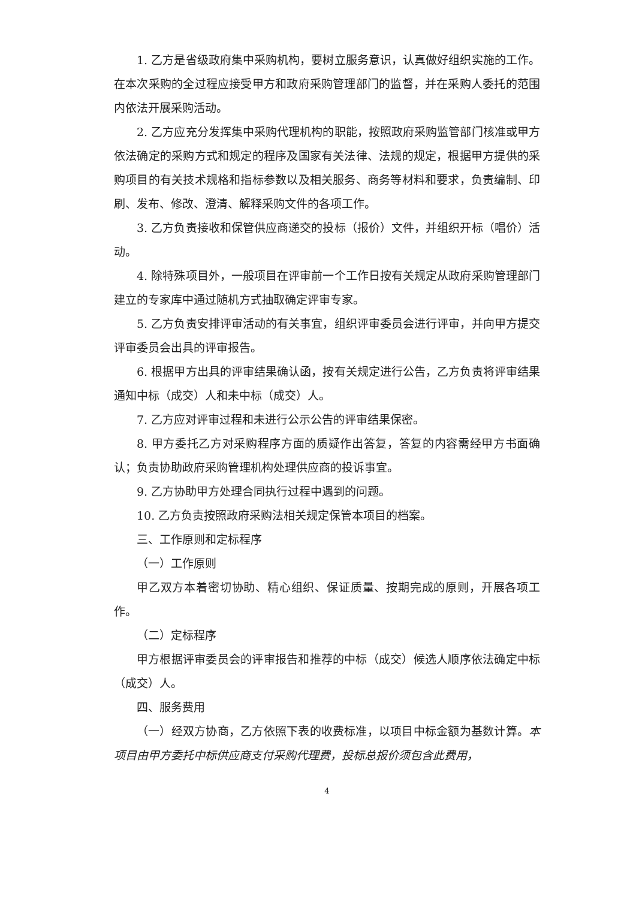1. 乙方是省级政府集中采购机构，要树立服务意识，认真做好组织实施的工作。在本次采购的全过程应接受甲方和政府采购管理部门的监督，并在采购人委托的范围内依法开展采购活动。
2. 乙方应充分发挥集中采购代理机构的职能，按照政府采购监管部门核准或甲方依法确定的采购方式和规定的程序及国家有关法律、法规的规定，根据甲方提供的采购项目的有关技术规格和指标参数以及相关服务、商务等材料和要求，负责编制、印刷、发布、修改、澄清、解释采购文件的各项工作。
3. 乙方负责接收和保管供应商递交的投标（报价）文件，并组织开标（唱价）活动。
4. 除特殊项目外，一般项目在评审前一个工作日按有关规定从政府采购管理部门建立的专家库中通过随机方式抽取确定评审专家。
5. 乙方负责安排评审活动的有关事宜，组织评审委员会进行评审，并向甲方提交评审委员会出具的评审报告。
6. 根据甲方出具的评审结果确认函，按有关规定进行公告，乙方负责将评审结果通知中标（成交）人和未中标（成交）人。
7. 乙方应对评审过程和未进行公示公告的评审结果保密。
8. 甲方委托乙方对采购程序方面的质疑作出答复，答复的内容需经甲方书面确认；负责协助政府采购管理机构处理供应商的投诉事宜。
9. 乙方协助甲方处理合同执行过程中遇到的问题。
10. 乙方负责按照政府采购法相关规定保管本项目的档案。
三、工作原则和定标程序
（一）工作原则
甲乙双方本着密切协助、精心组织、保证质量、按期完成的原则，开展各项工作。
（二）定标程序
甲方根据评审委员会的评审报告和推荐的中标（成交）候选人顺序依法确定中标（成交）人。
四、服务费用
（一）经双方协商，乙方依照下表的收费标准，以项目中标金额为基数计算。本项目由甲方委托中标供应商支付采购代理费，投标总报价须包含此费用，
4